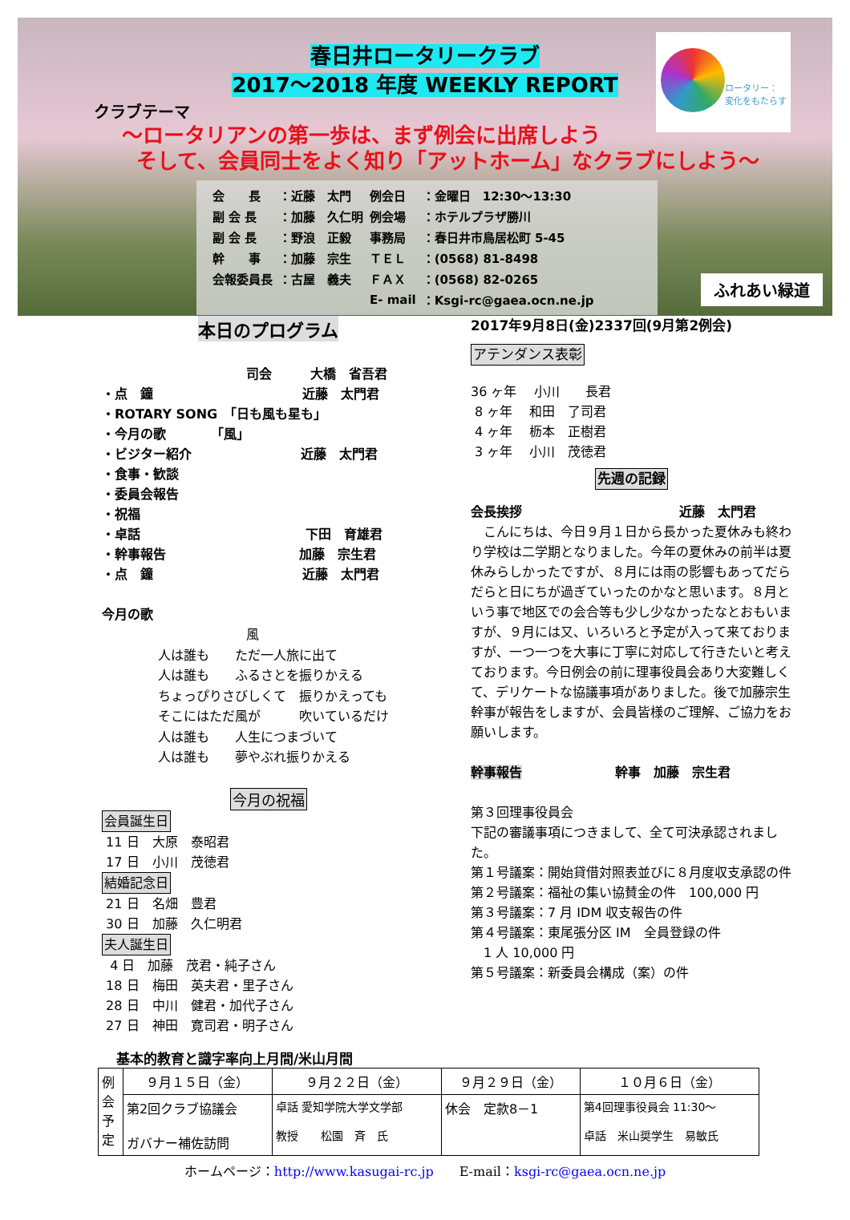春日井ロータリークラブ
2017～2018 年度 WEEKLY REPORT
クラブテーマ
～ロータリアンの第一歩は、まず例会に出席しよう
そして、会員同士をよく知り「アットホーム」なクラブにしよう～
| 会 長 | ：近藤 太門 | 例会日 | ：金曜日 12:30～13:30 |
| 副 会 長 | ：加藤 久仁明 | 例会場 | ：ホテルプラザ勝川 |
| 副 会 長 | ：野浪 正毅 | 事務局 | ：春日井市鳥居松町 5-45 |
| 幹 事 | ：加藤 宗生 | ＴＥＬ | ：(0568) 81-8498 |
| 会報委員長 | ：古屋 義夫 | ＦＡＸ | ：(0568) 82-0265 |
| | | E- mail | ：Ksgi-rc@gaea.ocn.ne.jp |
ロータリー：
変化をもたらす
ふれあい緑道
本日のプログラム
司会　　　大橋　省吾君
・点　鐘 近藤　太門君
・ROTARY SONG　「日も風も星も」
・今月の歌　　　　「風」
・ビジター紹介 近藤　太門君
・食事・歓談
・委員会報告
・祝福
・卓話 下田　育雄君
・幹事報告 加藤　宗生君
・点　鐘 近藤　太門君
今月の歌
風
人は誰も　　ただ一人旅に出て
人は誰も　　ふるさとを振りかえる
ちょっぴりさびしくて　振りかえっても
そこにはただ風が　　　吹いているだけ
人は誰も　　人生につまづいて
人は誰も　　夢やぶれ振りかえる
今月の祝福
会員誕生日
11 日　大原　泰昭君
17 日　小川　茂徳君
結婚記念日
21 日　名畑　豊君
30 日　加藤　久仁明君
夫人誕生日
4 日　加藤　茂君・純子さん
18 日　梅田　英夫君・里子さん
28 日　中川　健君・加代子さん
27 日　神田　寛司君・明子さん
2017年9月8日(金)2337回(9月第2例会)
アテンダンス表彰
36 ヶ年　 小川　　長君
8 ヶ年　 和田　了司君
4 ヶ年　 枥本　正樹君
3 ヶ年　 小川　茂徳君
先週の記録
会長挨拶 近藤　太門君
　こんにちは、今日９月１日から長かった夏休みも終わり学校は二学期となりました。今年の夏休みの前半は夏休みらしかったですが、８月には雨の影響もあってだらだらと日にちが過ぎていったのかなと思います。８月という事で地区での会合等も少し少なかったなとおもいますが、９月には又、いろいろと予定が入って来ておりますが、一つ一つを大事に丁寧に対応して行きたいと考えております。今日例会の前に理事役員会あり大変難しくて、デリケートな協議事項がありました。後で加藤宗生幹事が報告をしますが、会員皆様のご理解、ご協力をお願いします。
幹事報告 幹事　加藤　宗生君
第３回理事役員会
下記の審議事項につきまして、全て可決承認されました。
第１号議案：開始貸借対照表並びに８月度収支承認の件
第２号議案：福祉の集い協賛金の件　100,000 円
第３号議案：7 月 IDM 収支報告の件
第４号議案：東尾張分区 IM　全員登録の件
　1 人 10,000 円
第５号議案：新委員会構成（案）の件
基本的教育と識字率向上月間/米山月間
| 例 会 予 定 | ９月１５日（金） | ９月２２日（金） | ９月２９日（金） | １０月６日（金） |
| | 第2回クラブ協議会 ガバナー補佐訪問 | 卓話 愛知学院大学文学部 教授 松園 斉 氏 | 休会 定款8－1 | 第4回理事役員会 11:30～ 卓話 米山奨学生 易敏氏 |
ホームページ：http://www.kasugai-rc.jp　　E-mail：ksgi-rc@gaea.ocn.ne.jp